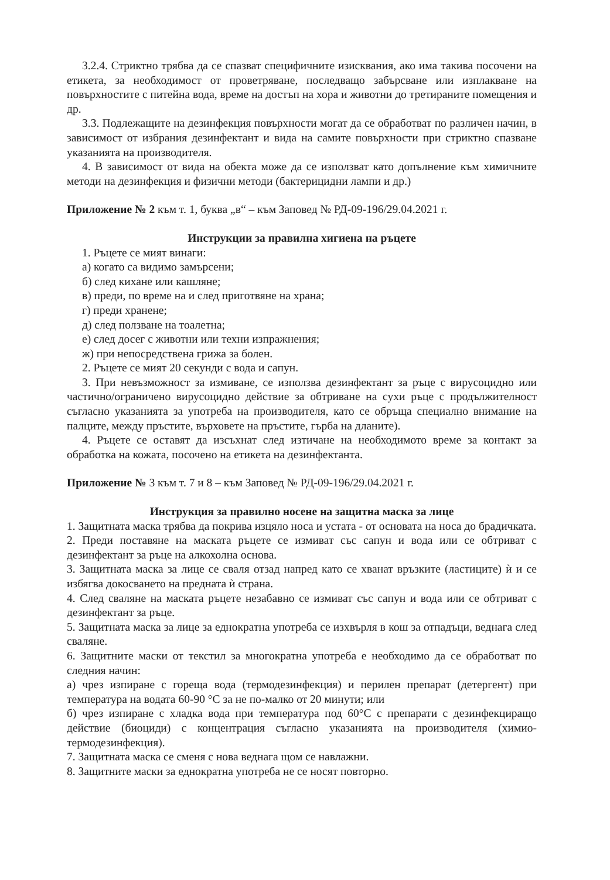3.2.4. Стриктно трябва да се спазват специфичните изисквания, ако има такива посочени на етикета, за необходимост от проветряване, последващо забърсване или изплакване на повърхностите с питейна вода, време на достъп на хора и животни до третираните помещения и др.
3.3. Подлежащите на дезинфекция повърхности могат да се обработват по различен начин, в зависимост от избрания дезинфектант и вида на самите повърхности при стриктно спазване указанията на производителя.
4. В зависимост от вида на обекта може да се използват като допълнение към химичните методи на дезинфекция и физични методи (бактерицидни лампи и др.)
Приложение № 2 към т. 1, буква „в“ – към Заповед № РД-09-196/29.04.2021 г.
Инструкции за правилна хигиена на ръцете
1. Ръцете се мият винаги:
а) когато са видимо замърсени;
б) след кихане или кашляне;
в) преди, по време на и след приготвяне на храна;
г) преди хранене;
д) след ползване на тоалетна;
е) след досег с животни или техни изпражнения;
ж) при непосредствена грижа за болен.
2. Ръцете се мият 20 секунди с вода и сапун.
3. При невъзможност за измиване, се използва дезинфектант за ръце с вирусоцидно или частично/ограничено вирусоцидно действие за обтриване на сухи ръце с продължителност съгласно указанията за употреба на производителя, като се обръща специално внимание на палците, между пръстите, върховете на пръстите, гърба на дланите).
4. Ръцете се оставят да изсъхнат след изтичане на необходимото време за контакт за обработка на кожата, посочено на етикета на дезинфектанта.
Приложение № 3 към т. 7 и 8 – към Заповед № РД-09-196/29.04.2021 г.
Инструкция за правилно носене на защитна маска за лице
1. Защитната маска трябва да покрива изцяло носа и устата - от основата на носа до брадичката.
2. Преди поставяне на маската ръцете се измиват със сапун и вода или се обтриват с дезинфектант за ръце на алкохолна основа.
3. Защитната маска за лице се сваля отзад напред като се хванат връзките (ластиците) ѝ и се избягва докосването на предната ѝ страна.
4. След сваляне на маската ръцете незабавно се измиват със сапун и вода или се обтриват с дезинфектант за ръце.
5. Защитната маска за лице за еднократна употреба се изхвърля в кош за отпадъци, веднага след сваляне.
6. Защитните маски от текстил за многократна употреба е необходимо да се обработват по следния начин:
а) чрез изпиране с гореща вода (термодезинфекция) и перилен препарат (детергент) при температура на водата 60-90 °C за не по-малко от 20 минути; или
б) чрез изпиране с хладка вода при температура под 60°C с препарати с дезинфекциращо действие (биоциди) с концентрация съгласно указанията на производителя (химио-термодезинфекция).
7. Защитната маска се сменя с нова веднага щом се навлажни.
8. Защитните маски за еднократна употреба не се носят повторно.